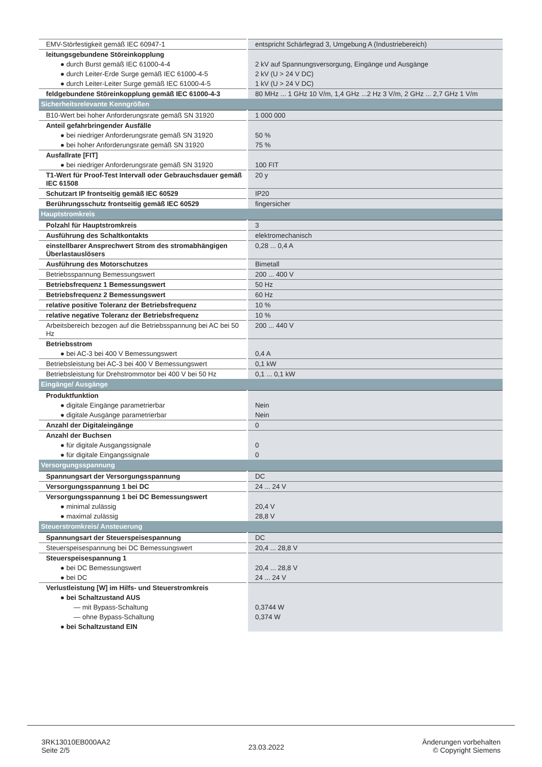| EMV-Störfestigkeit gemäß IEC 60947-1 | entspricht Schärfegrad 3, Umgebung A (Industriebereich) |
| leitungsgebundene Störeinkopplung | |
| ● durch Burst gemäß IEC 61000-4-4 | 2 kV auf Spannungsversorgung, Eingänge und Ausgänge |
| ● durch Leiter-Erde Surge gemäß IEC 61000-4-5 | 2 kV (U > 24 V DC) |
| ● durch Leiter-Leiter Surge gemäß IEC 61000-4-5 | 1 kV (U > 24 V DC) |
| feldgebundene Störeinkopplung gemäß IEC 61000-4-3 | 80 MHz ... 1 GHz 10 V/m, 1,4 GHz ...2 Hz 3 V/m, 2 GHz ... 2,7 GHz 1 V/m |
| Sicherheitsrelevante Kenngrößen | |
| B10-Wert bei hoher Anforderungsrate gemäß SN 31920 | 1 000 000 |
| Anteil gefahrbringender Ausfälle | |
| ● bei niedriger Anforderungsrate gemäß SN 31920 | 50 % |
| ● bei hoher Anforderungsrate gemäß SN 31920 | 75 % |
| Ausfallrate [FIT] | |
| ● bei niedriger Anforderungsrate gemäß SN 31920 | 100 FIT |
| T1-Wert für Proof-Test Intervall oder Gebrauchsdauer gemäß IEC 61508 | 20 y |
| Schutzart IP frontseitig gemäß IEC 60529 | IP20 |
| Berührungsschutz frontseitig gemäß IEC 60529 | fingersicher |
| Hauptstromkreis | |
| Polzahl für Hauptstromkreis | 3 |
| Ausführung des Schaltkontakts | elektromechanisch |
| einstellbarer Ansprechwert Strom des stromabhängigen Überlastauslösers | 0,28 ... 0,4 A |
| Ausführung des Motorschutzes | Bimetall |
| Betriebsspannung Bemessungswert | 200 ... 400 V |
| Betriebsfrequenz 1 Bemessungswert | 50 Hz |
| Betriebsfrequenz 2 Bemessungswert | 60 Hz |
| relative positive Toleranz der Betriebsfrequenz | 10 % |
| relative negative Toleranz der Betriebsfrequenz | 10 % |
| Arbeitsbereich bezogen auf die Betriebsspannung bei AC bei 50 Hz | 200 ... 440 V |
| Betriebsstrom | |
| ● bei AC-3 bei 400 V Bemessungswert | 0,4 A |
| Betriebsleistung bei AC-3 bei 400 V Bemessungswert | 0,1 kW |
| Betriebsleistung für Drehstrommotor bei 400 V bei 50 Hz | 0,1 ... 0,1 kW |
| Eingänge/ Ausgänge | |
| Produktfunktion | |
| ● digitale Eingänge parametrierbar | Nein |
| ● digitale Ausgänge parametrierbar | Nein |
| Anzahl der Digitaleingänge | 0 |
| Anzahl der Buchsen | |
| ● für digitale Ausgangssignale | 0 |
| ● für digitale Eingangssignale | 0 |
| Versorgungsspannung | |
| Spannungsart der Versorgungsspannung | DC |
| Versorgungsspannung 1 bei DC | 24 ... 24 V |
| Versorgungsspannung 1 bei DC Bemessungswert | |
| ● minimal zulässig | 20,4 V |
| ● maximal zulässig | 28,8 V |
| Steuerstromkreis/ Ansteuerung | |
| Spannungsart der Steuerspeisespannung | DC |
| Steuerspeisespannung bei DC Bemessungswert | 20,4 ... 28,8 V |
| Steuerspeisespannung 1 | |
| ● bei DC Bemessungswert | 20,4 ... 28,8 V |
| ● bei DC | 24 ... 24 V |
| Verlustleistung [W] im Hilfs- und Steuerstromkreis | |
| ● bei Schaltzustand AUS | |
| — mit Bypass-Schaltung | 0,3744 W |
| — ohne Bypass-Schaltung | 0,374 W |
| ● bei Schaltzustand EIN | |
3RK13010EB000AA2
Seite 2/5
23.03.2022
Änderungen vorbehalten
© Copyright Siemens